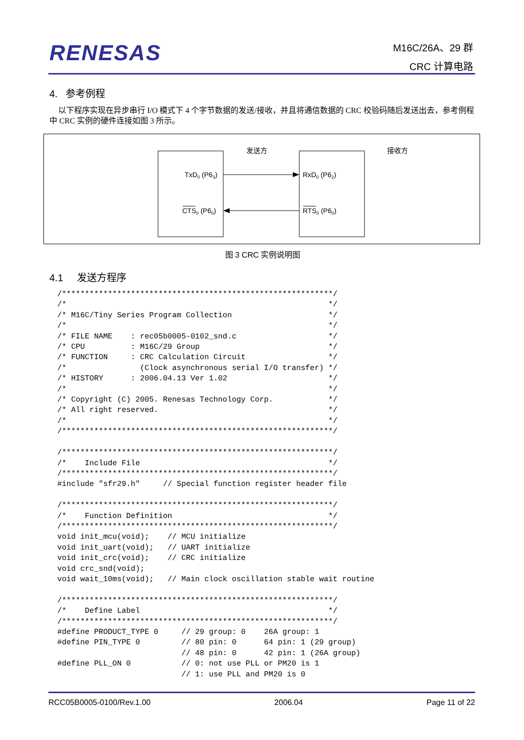RENESAS
M16C/26A、29 群
CRC 计算电路
4. 参考例程
以下程序实现在异步串行 I/O 模式下 4 个字节数据的发送/接收，并且将通信数据的 CRC 校验码随后发送出去，参考例程中 CRC 实例的硬件连接如图 3 所示。
发送方
接收方
TxD0 (P63)
CTS0 (P60)
RxD0 (P62)
RTS0 (P60)
图 3 CRC 实例说明图
4.1 发送方程序
/***********************************************************/
/*                                                         */
/* M16C/Tiny Series Program Collection                     */
/*                                                         */
/* FILE NAME    : rec05b0005-0102_snd.c                    */
/* CPU          : M16C/29 Group                            */
/* FUNCTION     : CRC Calculation Circuit                  */
/*                (Clock asynchronous serial I/O transfer) */
/* HISTORY      : 2006.04.13 Ver 1.02                      */
/*                                                         */
/* Copyright (C) 2005. Renesas Technology Corp.            */
/* All right reserved.                                     */
/*                                                         */
/***********************************************************/

/***********************************************************/
/*    Include File                                         */
/***********************************************************/
#include "sfr29.h"     // Special function register header file

/***********************************************************/
/*    Function Definition                                  */
/***********************************************************/
void init_mcu(void);    // MCU initialize
void init_uart(void);   // UART initialize
void init_crc(void);    // CRC initialize
void crc_snd(void);
void wait_10ms(void);   // Main clock oscillation stable wait routine

/***********************************************************/
/*    Define Label                                         */
/***********************************************************/
#define PRODUCT_TYPE 0     // 29 group: 0    26A group: 1
#define PIN_TYPE 0         // 80 pin: 0      64 pin: 1 (29 group)
                           // 48 pin: 0      42 pin: 1 (26A group)
#define PLL_ON 0           // 0: not use PLL or PM20 is 1
                           // 1: use PLL and PM20 is 0
RCC05B0005-0100/Rev.1.00 2006.04 Page 11 of 22